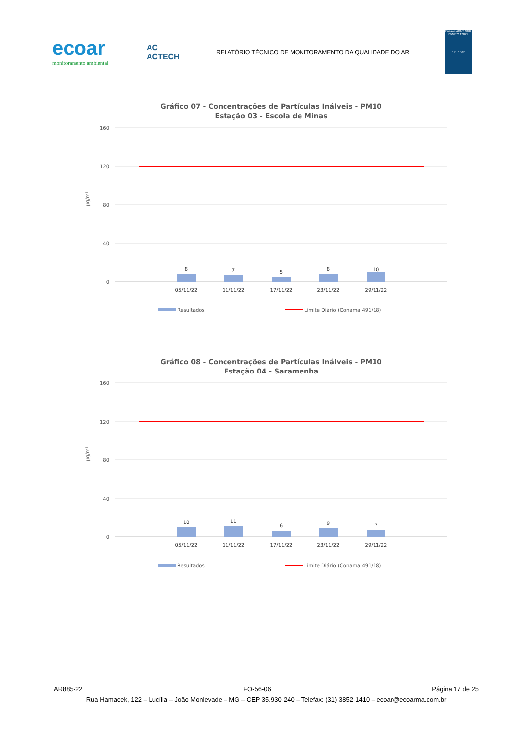ecoar
monitoramento ambiental
AC
ACTECH
RELATÓRIO TÉCNICO DE MONITORAMENTO DA QUALIDADE DO AR
Ensaios ABNT NBR ISO/IEC 17025
CRL 1567
Gráfico 07 - Concentrações de Partículas Inálveis - PM10
Estação 03 - Escola de Minas
160
120
80
40
0
µg/m³
8
7
5
8
10
05/11/22
11/11/22
17/11/22
23/11/22
29/11/22
Resultados
Limite Diário (Conama 491/18)
Gráfico 08 - Concentrações de Partículas Inálveis - PM10
Estação 04 - Saramenha
160
120
80
40
0
µg/m³
10
11
6
9
7
05/11/22
11/11/22
17/11/22
23/11/22
29/11/22
Resultados
Limite Diário (Conama 491/18)
AR885-22 FO-56-06 Página 17 de 25
Rua Hamacek, 122 – Lucília – João Monlevade – MG – CEP 35.930-240 – Telefax: (31) 3852-1410 – ecoar@ecoarma.com.br